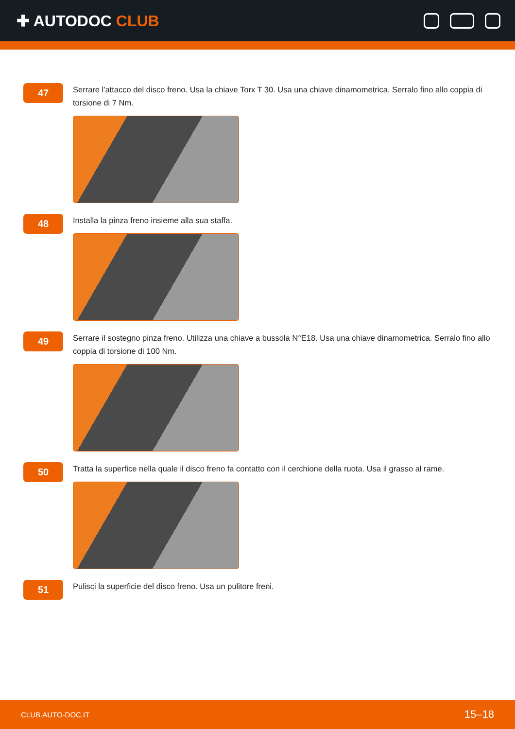✚ AUTODOC CLUB
47
Serrare l'attacco del disco freno. Usa la chiave Torx T 30. Usa una chiave dinamometrica. Serralo fino allo coppia di torsione di 7 Nm.
48
Installa la pinza freno insieme alla sua staffa.
49
Serrare il sostegno pinza freno. Utilizza una chiave a bussola N°E18. Usa una chiave dinamometrica. Serralo fino allo coppia di torsione di 100 Nm.
50
Tratta la superfice nella quale il disco freno fa contatto con il cerchione della ruota. Usa il grasso al rame.
51
Pulisci la superficie del disco freno. Usa un pulitore freni.
CLUB.AUTO-DOC.IT 15–18